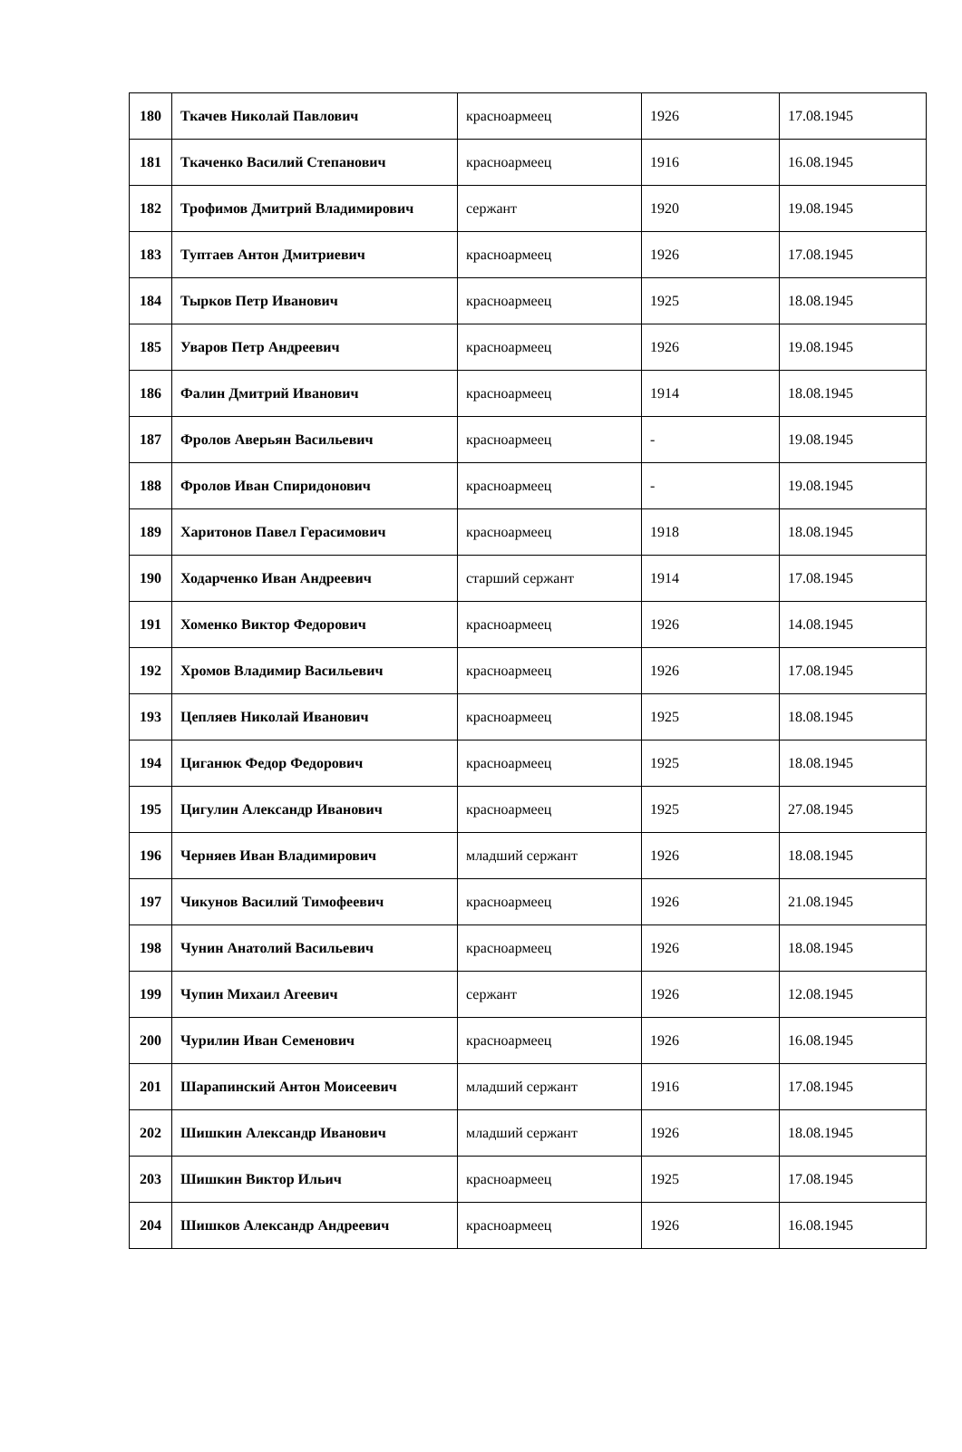| 180 | Ткачев Николай Павлович | красноармеец | 1926 | 17.08.1945 |
| 181 | Ткаченко Василий Степанович | красноармеец | 1916 | 16.08.1945 |
| 182 | Трофимов Дмитрий Владимирович | сержант | 1920 | 19.08.1945 |
| 183 | Туптаев Антон Дмитриевич | красноармеец | 1926 | 17.08.1945 |
| 184 | Тырков Петр Иванович | красноармеец | 1925 | 18.08.1945 |
| 185 | Уваров Петр Андреевич | красноармеец | 1926 | 19.08.1945 |
| 186 | Фалин Дмитрий Иванович | красноармеец | 1914 | 18.08.1945 |
| 187 | Фролов Аверьян Васильевич | красноармеец | - | 19.08.1945 |
| 188 | Фролов Иван Спиридонович | красноармеец | - | 19.08.1945 |
| 189 | Харитонов Павел Герасимович | красноармеец | 1918 | 18.08.1945 |
| 190 | Ходарченко Иван Андреевич | старший сержант | 1914 | 17.08.1945 |
| 191 | Хоменко Виктор Федорович | красноармеец | 1926 | 14.08.1945 |
| 192 | Хромов Владимир Васильевич | красноармеец | 1926 | 17.08.1945 |
| 193 | Цепляев Николай Иванович | красноармеец | 1925 | 18.08.1945 |
| 194 | Циганюк Федор Федорович | красноармеец | 1925 | 18.08.1945 |
| 195 | Цигулин Александр Иванович | красноармеец | 1925 | 27.08.1945 |
| 196 | Черняев Иван Владимирович | младший сержант | 1926 | 18.08.1945 |
| 197 | Чикунов Василий Тимофеевич | красноармеец | 1926 | 21.08.1945 |
| 198 | Чунин Анатолий Васильевич | красноармеец | 1926 | 18.08.1945 |
| 199 | Чупин Михаил Агеевич | сержант | 1926 | 12.08.1945 |
| 200 | Чурилин Иван Семенович | красноармеец | 1926 | 16.08.1945 |
| 201 | Шарапинский Антон Моисеевич | младший сержант | 1916 | 17.08.1945 |
| 202 | Шишкин Александр Иванович | младший сержант | 1926 | 18.08.1945 |
| 203 | Шишкин Виктор Ильич | красноармеец | 1925 | 17.08.1945 |
| 204 | Шишков Александр Андреевич | красноармеец | 1926 | 16.08.1945 |